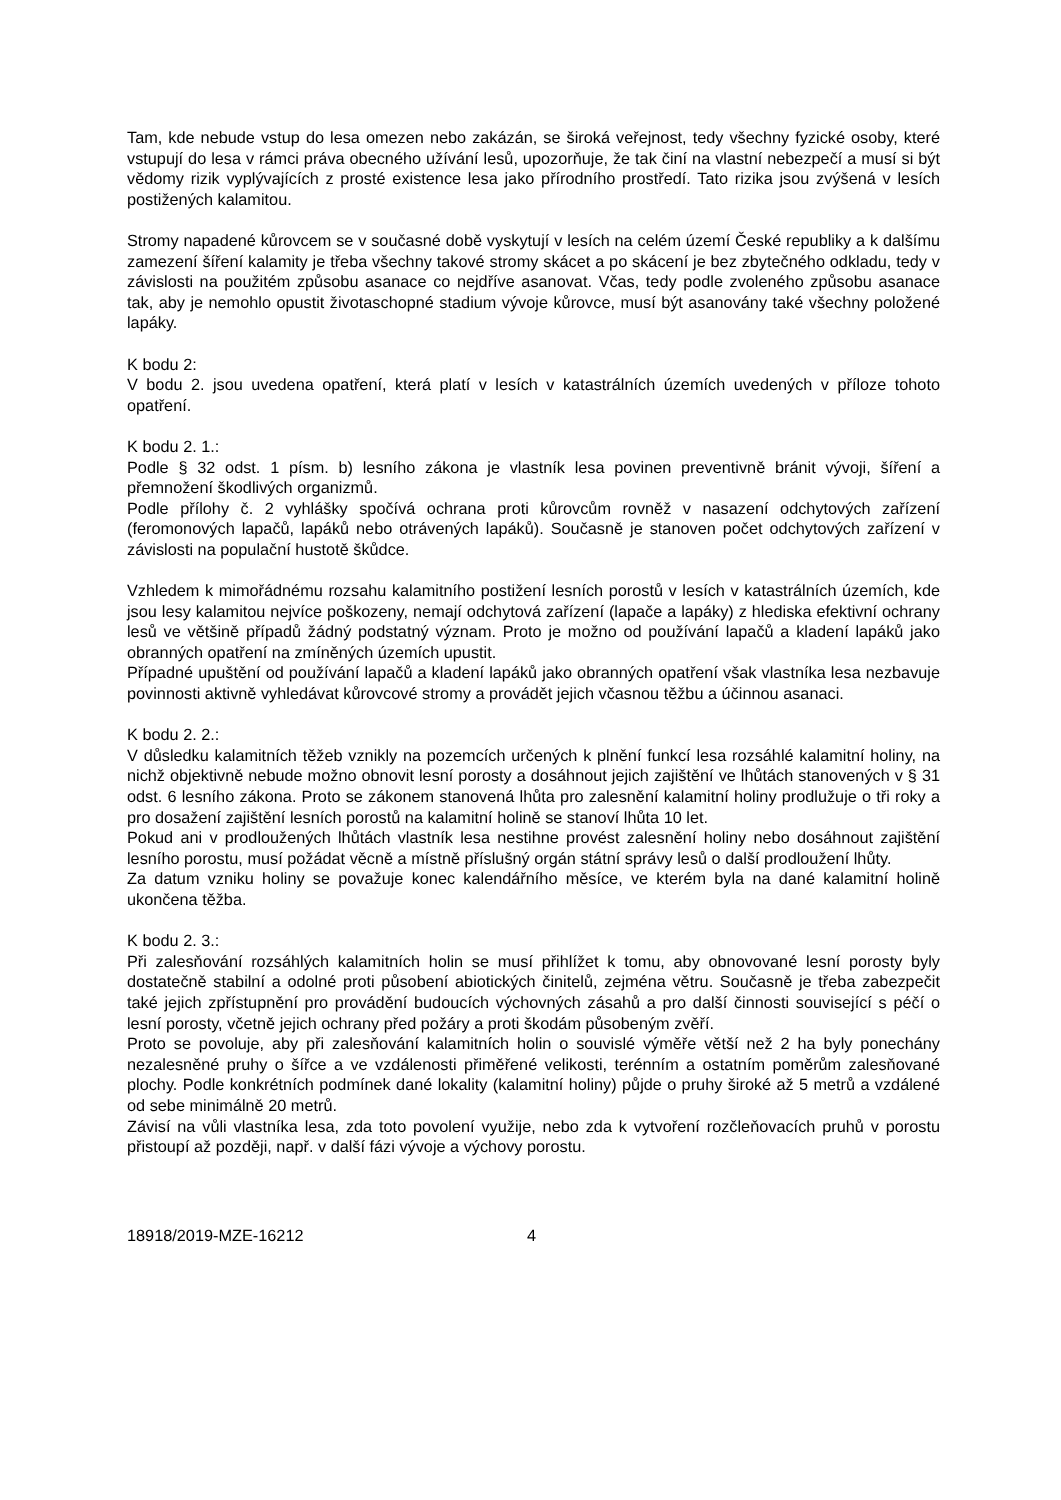Tam, kde nebude vstup do lesa omezen nebo zakázán, se široká veřejnost, tedy všechny fyzické osoby, které vstupují do lesa v rámci práva obecného užívání lesů, upozorňuje, že tak činí na vlastní nebezpečí a musí si být vědomy rizik vyplývajících z prosté existence lesa jako přírodního prostředí. Tato rizika jsou zvýšená v lesích postižených kalamitou.
Stromy napadené kůrovcem se v současné době vyskytují v lesích na celém území České republiky a k dalšímu zamezení šíření kalamity je třeba všechny takové stromy skácet a po skácení je bez zbytečného odkladu, tedy v závislosti na použitém způsobu asanace co nejdříve asanovat. Včas, tedy podle zvoleného způsobu asanace tak, aby je nemohlo opustit životaschopné stadium vývoje kůrovce, musí být asanovány také všechny položené lapáky.
K bodu 2:
V bodu 2. jsou uvedena opatření, která platí v lesích v katastrálních územích uvedených v příloze tohoto opatření.
K bodu 2. 1.:
Podle § 32 odst. 1 písm. b) lesního zákona je vlastník lesa povinen preventivně bránit vývoji, šíření a přemnožení škodlivých organizmů.
Podle přílohy č. 2 vyhlášky spočívá ochrana proti kůrovcům rovněž v nasazení odchytových zařízení (feromonových lapačů, lapáků nebo otrávených lapáků). Současně je stanoven počet odchytových zařízení v závislosti na populační hustotě škůdce.
Vzhledem k mimořádnému rozsahu kalamitního postižení lesních porostů v lesích v katastrálních územích, kde jsou lesy kalamitou nejvíce poškozeny, nemají odchytová zařízení (lapače a lapáky) z hlediska efektivní ochrany lesů ve většině případů žádný podstatný význam. Proto je možno od používání lapačů a kladení lapáků jako obranných opatření na zmíněných územích upustit.
Případné upuštění od používání lapačů a kladení lapáků jako obranných opatření však vlastníka lesa nezbavuje povinnosti aktivně vyhledávat kůrovcové stromy a provádět jejich včasnou těžbu a účinnou asanaci.
K bodu 2. 2.:
V důsledku kalamitních těžeb vznikly na pozemcích určených k plnění funkcí lesa rozsáhlé kalamitní holiny, na nichž objektivně nebude možno obnovit lesní porosty a dosáhnout jejich zajištění ve lhůtách stanovených v § 31 odst. 6 lesního zákona. Proto se zákonem stanovená lhůta pro zalesnění kalamitní holiny prodlužuje o tři roky a pro dosažení zajištění lesních porostů na kalamitní holině se stanoví lhůta 10 let.
Pokud ani v prodloužených lhůtách vlastník lesa nestihne provést zalesnění holiny nebo dosáhnout zajištění lesního porostu, musí požádat věcně a místně příslušný orgán státní správy lesů o další prodloužení lhůty.
Za datum vzniku holiny se považuje konec kalendářního měsíce, ve kterém byla na dané kalamitní holině ukončena těžba.
K bodu 2. 3.:
Při zalesňování rozsáhlých kalamitních holin se musí přihlížet k tomu, aby obnovované lesní porosty byly dostatečně stabilní a odolné proti působení abiotických činitelů, zejména větru. Současně je třeba zabezpečit také jejich zpřístupnění pro provádění budoucích výchovných zásahů a pro další činnosti související s péčí o lesní porosty, včetně jejich ochrany před požáry a proti škodám působeným zvěří.
Proto se povoluje, aby při zalesňování kalamitních holin o souvislé výměře větší než 2 ha byly ponechány nezalesněné pruhy o šířce a ve vzdálenosti přiměřené velikosti, terénním a ostatním poměrům zalesňované plochy. Podle konkrétních podmínek dané lokality (kalamitní holiny) půjde o pruhy široké až 5 metrů a vzdálené od sebe minimálně 20 metrů.
Závisí na vůli vlastníka lesa, zda toto povolení využije, nebo zda k vytvoření rozčleňovacích pruhů v porostu přistoupí až později, např. v další fázi vývoje a výchovy porostu.
18918/2019-MZE-16212 4